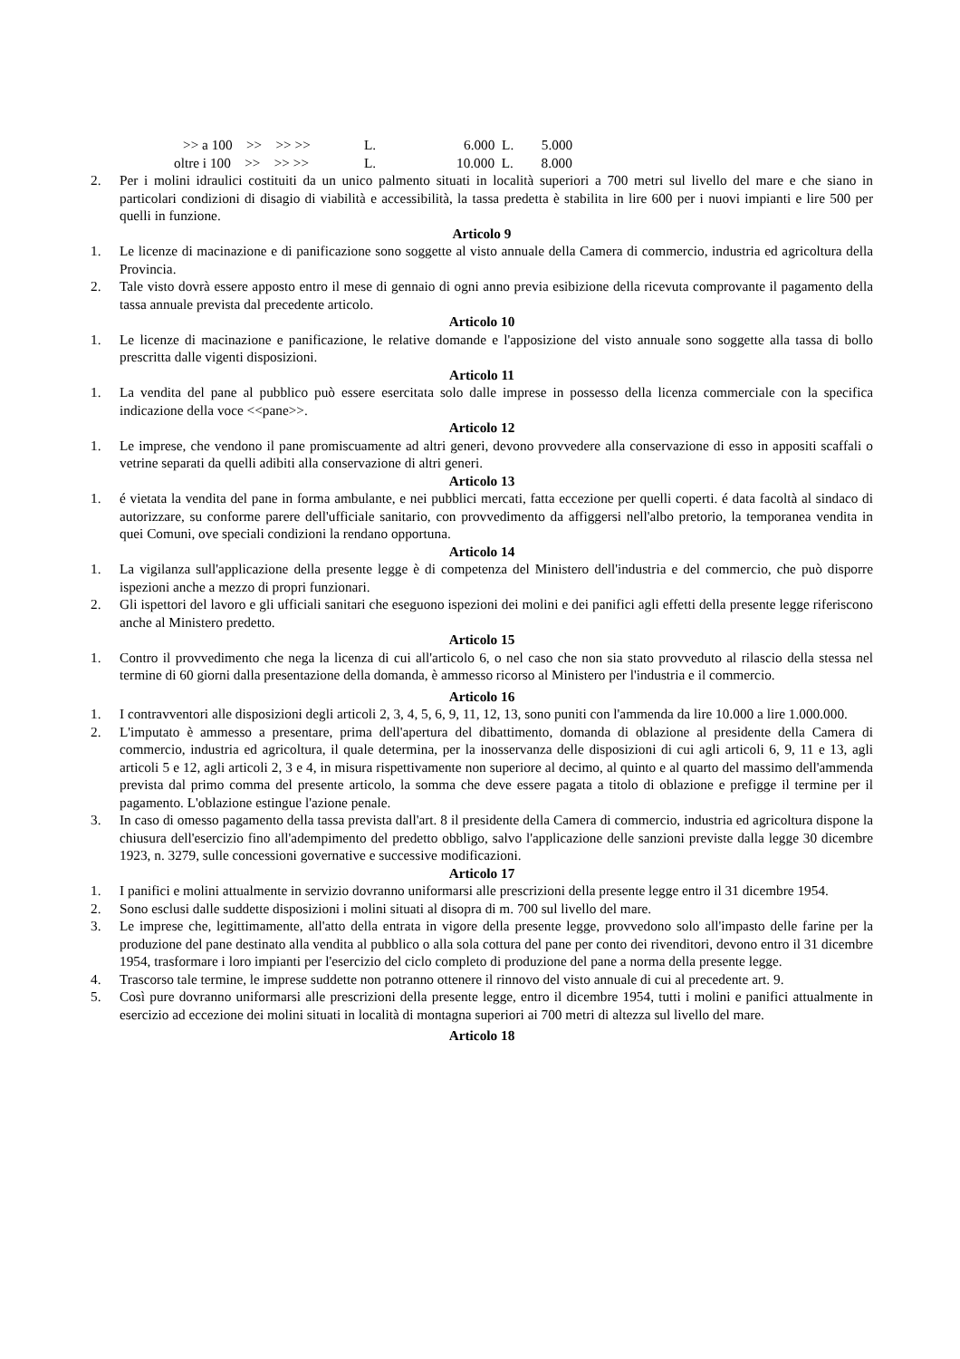>> a 100 >> >> >> L. 6.000 L. 5.000
oltre i 100 >> >> >> L. 10.000 L. 8.000
2. Per i molini idraulici costituiti da un unico palmento situati in località superiori a 700 metri sul livello del mare e che siano in particolari condizioni di disagio di viabilità e accessibilità, la tassa predetta è stabilita in lire 600 per i nuovi impianti e lire 500 per quelli in funzione.
Articolo 9
1. Le licenze di macinazione e di panificazione sono soggette al visto annuale della Camera di commercio, industria ed agricoltura della Provincia.
2. Tale visto dovrà essere apposto entro il mese di gennaio di ogni anno previa esibizione della ricevuta comprovante il pagamento della tassa annuale prevista dal precedente articolo.
Articolo 10
1. Le licenze di macinazione e panificazione, le relative domande e l'apposizione del visto annuale sono soggette alla tassa di bollo prescritta dalle vigenti disposizioni.
Articolo 11
1. La vendita del pane al pubblico può essere esercitata solo dalle imprese in possesso della licenza commerciale con la specifica indicazione della voce <<pane>>.
Articolo 12
1. Le imprese, che vendono il pane promiscuamente ad altri generi, devono provvedere alla conservazione di esso in appositi scaffali o vetrine separati da quelli adibiti alla conservazione di altri generi.
Articolo 13
1. é vietata la vendita del pane in forma ambulante, e nei pubblici mercati, fatta eccezione per quelli coperti. é data facoltà al sindaco di autorizzare, su conforme parere dell'ufficiale sanitario, con provvedimento da affiggersi nell'albo pretorio, la temporanea vendita in quei Comuni, ove speciali condizioni la rendano opportuna.
Articolo 14
1. La vigilanza sull'applicazione della presente legge è di competenza del Ministero dell'industria e del commercio, che può disporre ispezioni anche a mezzo di propri funzionari.
2. Gli ispettori del lavoro e gli ufficiali sanitari che eseguono ispezioni dei molini e dei panifici agli effetti della presente legge riferiscono anche al Ministero predetto.
Articolo 15
1. Contro il provvedimento che nega la licenza di cui all'articolo 6, o nel caso che non sia stato provveduto al rilascio della stessa nel termine di 60 giorni dalla presentazione della domanda, è ammesso ricorso al Ministero per l'industria e il commercio.
Articolo 16
1. I contravventori alle disposizioni degli articoli 2, 3, 4, 5, 6, 9, 11, 12, 13, sono puniti con l'ammenda da lire 10.000 a lire 1.000.000.
2. L'imputato è ammesso a presentare, prima dell'apertura del dibattimento, domanda di oblazione al presidente della Camera di commercio, industria ed agricoltura, il quale determina, per la inosservanza delle disposizioni di cui agli articoli 6, 9, 11 e 13, agli articoli 5 e 12, agli articoli 2, 3 e 4, in misura rispettivamente non superiore al decimo, al quinto e al quarto del massimo dell'ammenda prevista dal primo comma del presente articolo, la somma che deve essere pagata a titolo di oblazione e prefigge il termine per il pagamento. L'oblazione estingue l'azione penale.
3. In caso di omesso pagamento della tassa prevista dall'art. 8 il presidente della Camera di commercio, industria ed agricoltura dispone la chiusura dell'esercizio fino all'adempimento del predetto obbligo, salvo l'applicazione delle sanzioni previste dalla legge 30 dicembre 1923, n. 3279, sulle concessioni governative e successive modificazioni.
Articolo 17
1. I panifici e molini attualmente in servizio dovranno uniformarsi alle prescrizioni della presente legge entro il 31 dicembre 1954.
2. Sono esclusi dalle suddette disposizioni i molini situati al disopra di m. 700 sul livello del mare.
3. Le imprese che, legittimamente, all'atto della entrata in vigore della presente legge, provvedono solo all'impasto delle farine per la produzione del pane destinato alla vendita al pubblico o alla sola cottura del pane per conto dei rivenditori, devono entro il 31 dicembre 1954, trasformare i loro impianti per l'esercizio del ciclo completo di produzione del pane a norma della presente legge.
4. Trascorso tale termine, le imprese suddette non potranno ottenere il rinnovo del visto annuale di cui al precedente art. 9.
5. Così pure dovranno uniformarsi alle prescrizioni della presente legge, entro il dicembre 1954, tutti i molini e panifici attualmente in esercizio ad eccezione dei molini situati in località di montagna superiori ai 700 metri di altezza sul livello del mare.
Articolo 18